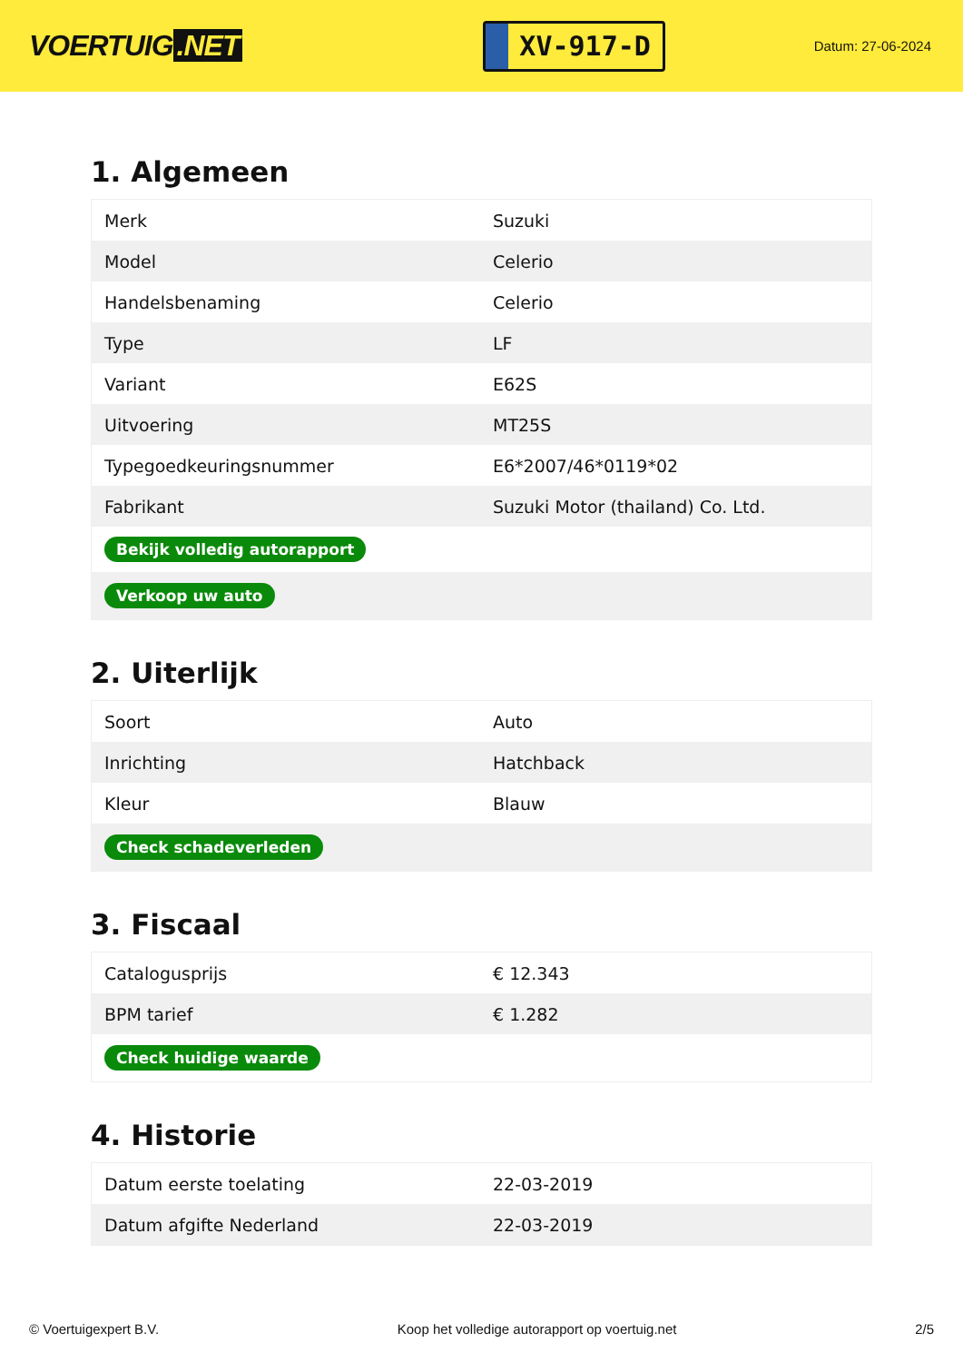VOERTUIG.NET
XV-917-D
Datum: 27-06-2024
1. Algemeen
| Merk | Suzuki |
| Model | Celerio |
| Handelsbenaming | Celerio |
| Type | LF |
| Variant | E62S |
| Uitvoering | MT25S |
| Typegoedkeuringsnummer | E6*2007/46*0119*02 |
| Fabrikant | Suzuki Motor (thailand) Co. Ltd. |
| Bekijk volledig autorapport | |
| Verkoop uw auto | |
2. Uiterlijk
| Soort | Auto |
| Inrichting | Hatchback |
| Kleur | Blauw |
| Check schadeverleden | |
3. Fiscaal
| Catalogusprijs | € 12.343 |
| BPM tarief | € 1.282 |
| Check huidige waarde | |
4. Historie
| Datum eerste toelating | 22-03-2019 |
| Datum afgifte Nederland | 22-03-2019 |
© Voertuigexpert B.V. Koop het volledige autorapport op voertuig.net 2/5